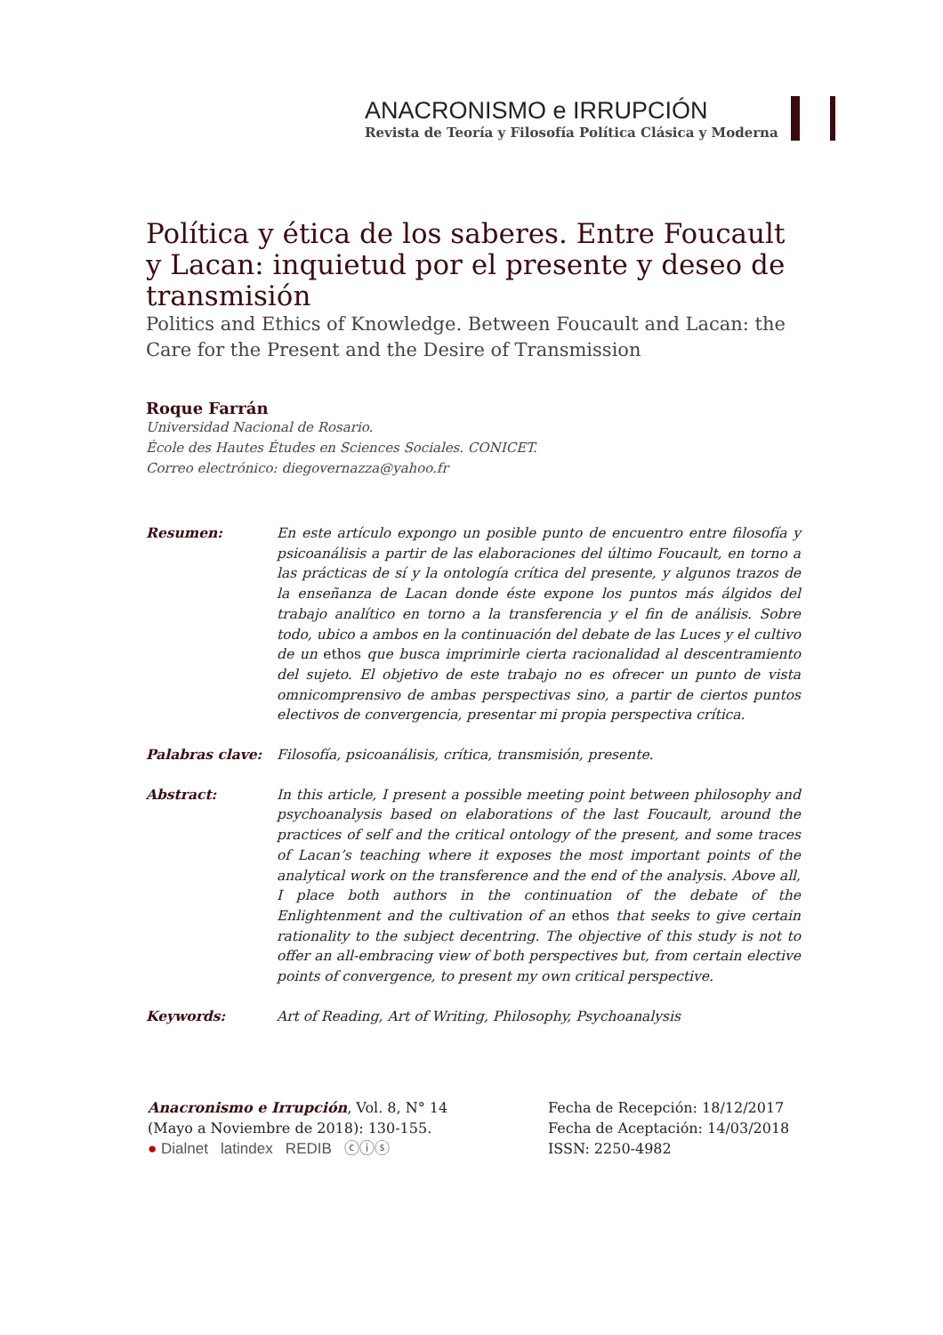ANACRONISMO e IRRUPCIÓN
Revista de Teoría y Filosofía Política Clásica y Moderna
Política y ética de los saberes. Entre Foucault y Lacan: inquietud por el presente y deseo de transmisión
Politics and Ethics of Knowledge. Between Foucault and Lacan: the Care for the Present and the Desire of Transmission
Roque Farrán
Universidad Nacional de Rosario.
École des Hautes Études en Sciences Sociales. CONICET.
Correo electrónico: diegovernazza@yahoo.fr
Resumen: En este artículo expongo un posible punto de encuentro entre filosofía y psicoanálisis a partir de las elaboraciones del último Foucault, en torno a las prácticas de sí y la ontología crítica del presente, y algunos trazos de la enseñanza de Lacan donde éste expone los puntos más álgidos del trabajo analítico en torno a la transferencia y el fin de análisis. Sobre todo, ubico a ambos en la continuación del debate de las Luces y el cultivo de un ethos que busca imprimirle cierta racionalidad al descentramiento del sujeto. El objetivo de este trabajo no es ofrecer un punto de vista omnicomprensivo de ambas perspectivas sino, a partir de ciertos puntos electivos de convergencia, presentar mi propia perspectiva crítica.
Palabras clave: Filosofía, psicoanálisis, crítica, transmisión, presente.
Abstract: In this article, I present a possible meeting point between philosophy and psychoanalysis based on elaborations of the last Foucault, around the practices of self and the critical ontology of the present, and some traces of Lacan’s teaching where it exposes the most important points of the analytical work on the transference and the end of the analysis. Above all, I place both authors in the continuation of the debate of the Enlightenment and the cultivation of an ethos that seeks to give certain rationality to the subject decentring. The objective of this study is not to offer an all-embracing view of both perspectives but, from certain elective points of convergence, to present my own critical perspective.
Keywords: Art of Reading, Art of Writing, Philosophy, Psychoanalysis
Anacronismo e Irrupción, Vol. 8, N° 14
(Mayo a Noviembre de 2018): 130-155.
● Dialnet latindex REDIB ⓒⓘⓢ
Fecha de Recepción: 18/12/2017
Fecha de Aceptación: 14/03/2018
ISSN: 2250-4982